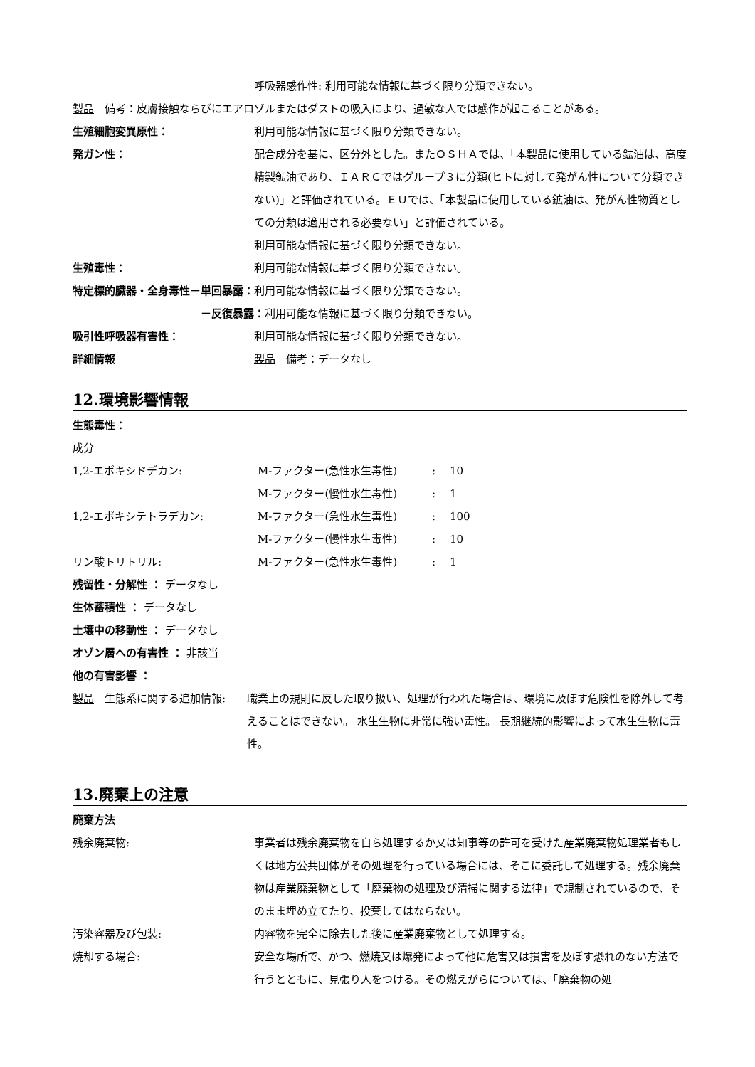呼吸器感作性: 利用可能な情報に基づく限り分類できない。
製品　備考：皮膚接触ならびにエアロゾルまたはダストの吸入により、過敏な人では感作が起こることがある。
生殖細胞変異原性： 利用可能な情報に基づく限り分類できない。
発ガン性： 配合成分を基に、区分外とした。またＯＳＨＡでは、「本製品に使用している鉱油は、高度精製鉱油であり、ＩＡＲＣではグループ３に分類(ヒトに対して発がん性について分類できない)」と評価されている。ＥＵでは、「本製品に使用している鉱油は、発がん性物質としての分類は適用される必要ない」と評価されている。
利用可能な情報に基づく限り分類できない。
生殖毒性： 利用可能な情報に基づく限り分類できない。
特定標的臓器・全身毒性－単回暴露：利用可能な情報に基づく限り分類できない。
－反復暴露：利用可能な情報に基づく限り分類できない。
吸引性呼吸器有害性： 利用可能な情報に基づく限り分類できない。
詳細情報 製品　備考：データなし
12.環境影響情報
生態毒性：
成分
1,2-エポキシドデカン: M-ファクター(急性水生毒性) : 10
M-ファクター(慢性水生毒性) : 1
1,2-エポキシテトラデカン: M-ファクター(急性水生毒性) : 100
M-ファクター(慢性水生毒性) : 10
リン酸トリトリル: M-ファクター(急性水生毒性) : 1
残留性・分解性 ： データなし
生体蓄積性 ： データなし
土壌中の移動性 ： データなし
オゾン層への有害性 ： 非該当
他の有害影響 ：
製品　生態系に関する追加情報: 職業上の規則に反した取り扱い、処理が行われた場合は、環境に及ぼす危険性を除外して考えることはできない。 水生生物に非常に強い毒性。 長期継続的影響によって水生生物に毒性。
13.廃棄上の注意
廃棄方法
残余廃棄物: 事業者は残余廃棄物を自ら処理するか又は知事等の許可を受けた産業廃棄物処理業者もしくは地方公共団体がその処理を行っている場合には、そこに委託して処理する。残余廃棄物は産業廃棄物として「廃棄物の処理及び清掃に関する法律」で規制されているので、そのまま埋め立てたり、投棄してはならない。
汚染容器及び包装: 内容物を完全に除去した後に産業廃棄物として処理する。
焼却する場合: 安全な場所で、かつ、燃焼又は爆発によって他に危害又は損害を及ぼす恐れのない方法で行うとともに、見張り人をつける。その燃えがらについては、「廃棄物の処